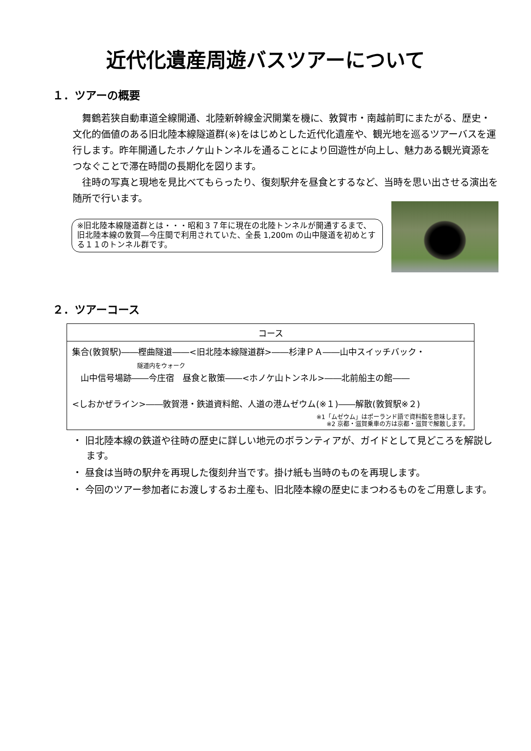近代化遺産周遊バスツアーについて
１．ツアーの概要
　舞鶴若狭自動車道全線開通、北陸新幹線金沢開業を機に、敦賀市・南越前町にまたがる、歴史・文化的価値のある旧北陸本線隧道群(※)をはじめとした近代化遺産や、観光地を巡るツアーバスを運行します。昨年開通したホノケ山トンネルを通ることにより回遊性が向上し、魅力ある観光資源をつなぐことで滞在時間の長期化を図ります。
　往時の写真と現地を見比べてもらったり、復刻駅弁を昼食とするなど、当時を思い出させる演出を随所で行います。
※旧北陸本線隧道群とは・・・昭和３７年に現在の北陸トンネルが開通するまで、旧北陸本線の敦賀―今庄間で利用されていた、全長 1,200m の山中隧道を初めとする１１のトンネル群です。
２．ツアーコース
| コース |
| --- |
| 集合(敦賀駅)――樫曲隧道――<旧北陸本線隧道群>――杉津ＰＡ――山中スイッチバック・ 隧道内をウォーク 山中信号場跡――今庄宿 昼食と散策――<ホノケ山トンネル>――北前船主の館―― <しおかぜライン>――敦賀港・鉄道資料館、人道の港ムゼウム(※１)――解散(敦賀駅※２) ※1「ムゼウム」はポーランド語で資料館を意味します。 ※2 京都・滋賀乗車の方は京都・滋賀で解散します。 |
・ 旧北陸本線の鉄道や往時の歴史に詳しい地元のボランティアが、ガイドとして見どころを解説します。
・ 昼食は当時の駅弁を再現した復刻弁当です。掛け紙も当時のものを再現します。
・ 今回のツアー参加者にお渡しするお土産も、旧北陸本線の歴史にまつわるものをご用意します。